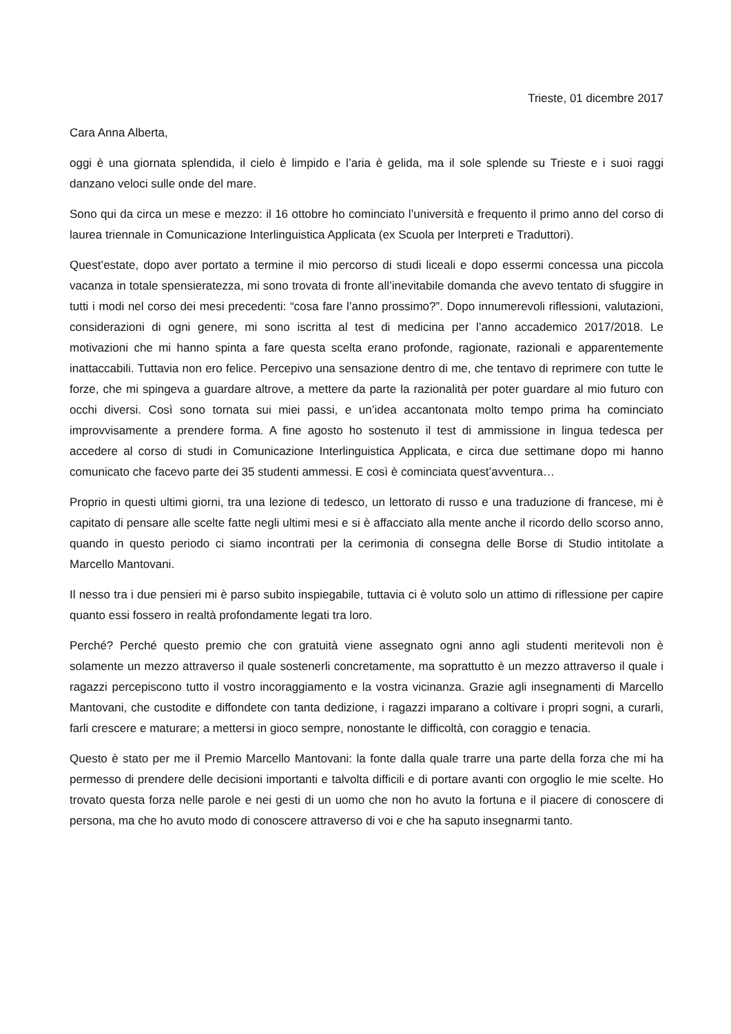Trieste, 01 dicembre 2017
Cara Anna Alberta,
oggi è una giornata splendida, il cielo è limpido e l’aria è gelida, ma il sole splende su Trieste e i suoi raggi danzano veloci sulle onde del mare.
Sono qui da circa un mese e mezzo: il 16 ottobre ho cominciato l’università e frequento il primo anno del corso di laurea triennale in Comunicazione Interlinguistica Applicata (ex Scuola per Interpreti e Traduttori).
Quest’estate, dopo aver portato a termine il mio percorso di studi liceali e dopo essermi concessa una piccola vacanza in totale spensieratezza, mi sono trovata di fronte all’inevitabile domanda che avevo tentato di sfuggire in tutti i modi nel corso dei mesi precedenti: “cosa fare l’anno prossimo?”. Dopo innumerevoli riflessioni, valutazioni, considerazioni di ogni genere, mi sono iscritta al test di medicina per l’anno accademico 2017/2018. Le motivazioni che mi hanno spinta a fare questa scelta erano profonde, ragionate, razionali e apparentemente inattaccabili. Tuttavia non ero felice. Percepivo una sensazione dentro di me, che tentavo di reprimere con tutte le forze, che mi spingeva a guardare altrove, a mettere da parte la razionalità per poter guardare al mio futuro con occhi diversi. Così sono tornata sui miei passi, e un’idea accantonata molto tempo prima ha cominciato improvvisamente a prendere forma. A fine agosto ho sostenuto il test di ammissione in lingua tedesca per accedere al corso di studi in Comunicazione Interlinguistica Applicata, e circa due settimane dopo mi hanno comunicato che facevo parte dei 35 studenti ammessi. E così è cominciata quest’avventura…
Proprio in questi ultimi giorni, tra una lezione di tedesco, un lettorato di russo e una traduzione di francese, mi è capitato di pensare alle scelte fatte negli ultimi mesi e si è affacciato alla mente anche il ricordo dello scorso anno, quando in questo periodo ci siamo incontrati per la cerimonia di consegna delle Borse di Studio intitolate a Marcello Mantovani.
Il nesso tra i due pensieri mi è parso subito inspiegabile, tuttavia ci è voluto solo un attimo di riflessione per capire quanto essi fossero in realtà profondamente legati tra loro.
Perché? Perché questo premio che con gratuità viene assegnato ogni anno agli studenti meritevoli non è solamente un mezzo attraverso il quale sostenerli concretamente, ma soprattutto è un mezzo attraverso il quale i ragazzi percepiscono tutto il vostro incoraggiamento e la vostra vicinanza. Grazie agli insegnamenti di Marcello Mantovani, che custodite e diffondete con tanta dedizione, i ragazzi imparano a coltivare i propri sogni, a curarli, farli crescere e maturare; a mettersi in gioco sempre, nonostante le difficoltà, con coraggio e tenacia.
Questo è stato per me il Premio Marcello Mantovani: la fonte dalla quale trarre una parte della forza che mi ha permesso di prendere delle decisioni importanti e talvolta difficili e di portare avanti con orgoglio le mie scelte. Ho trovato questa forza nelle parole e nei gesti di un uomo che non ho avuto la fortuna e il piacere di conoscere di persona, ma che ho avuto modo di conoscere attraverso di voi e che ha saputo insegnarmi tanto.